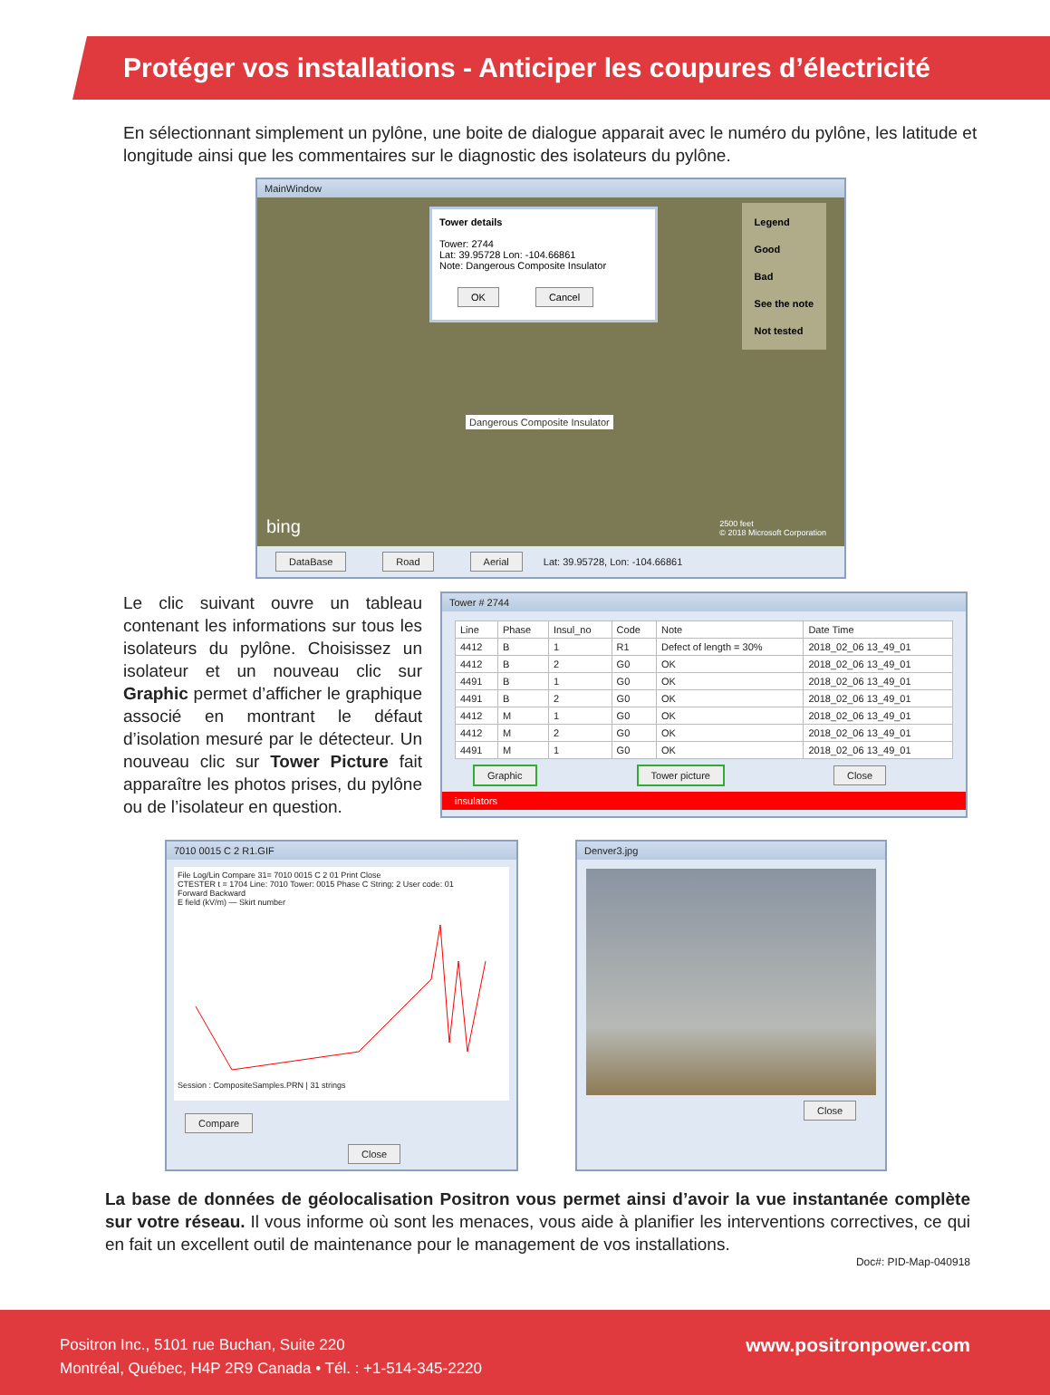Protéger vos installations - Anticiper les coupures d’électricité
En sélectionnant simplement un pylône, une boite de dialogue apparait avec le numéro du pylône, les latitude et longitude ainsi que les commentaires sur le diagnostic des isolateurs du pylône.
MainWindow
Tower details
Tower: 2744
Lat: 39.95728 Lon: -104.66861
Note: Dangerous Composite Insulator
OK Cancel
Legend
Good
Bad
See the note
Not tested
Dangerous Composite Insulator
bing
2500 feet
© 2018 Microsoft Corporation
DataBase Road Aerial Lat: 39.95728, Lon: -104.66861
Le clic suivant ouvre un tableau contenant les informations sur tous les isolateurs du pylône. Choisissez un isolateur et un nouveau clic sur Graphic permet d’afficher le graphique associé en montrant le défaut d’isolation mesuré par le détecteur. Un nouveau clic sur Tower Picture fait apparaître les photos prises, du pylône ou de l’isolateur en question.
Tower # 2744
| Line | Phase | Insul_no | Code | Note | Date Time |
| --- | --- | --- | --- | --- | --- |
| 4412 | B | 1 | R1 | Defect of length = 30% | 2018_02_06 13_49_01 |
| 4412 | B | 2 | G0 | OK | 2018_02_06 13_49_01 |
| 4491 | B | 1 | G0 | OK | 2018_02_06 13_49_01 |
| 4491 | B | 2 | G0 | OK | 2018_02_06 13_49_01 |
| 4412 | M | 1 | G0 | OK | 2018_02_06 13_49_01 |
| 4412 | M | 2 | G0 | OK | 2018_02_06 13_49_01 |
| 4491 | M | 1 | G0 | OK | 2018_02_06 13_49_01 |
Graphic Tower picture Close
insulators
7010 0015 C 2 R1.GIF
File Log/Lin Compare 31= 7010 0015 C 2 01 Print Close
CTESTER t = 1704 Line: 7010 Tower: 0015 Phase C String: 2 User code: 01
Forward Backward
E field (kV/m) — Skirt number Session : CompositeSamples.PRN | 31 strings
Compare Close
Denver3.jpg
Close
La base de données de géolocalisation Positron vous permet ainsi d’avoir la vue instantanée complète sur votre réseau. Il vous informe où sont les menaces, vous aide à planifier les interventions correctives, ce qui en fait un excellent outil de maintenance pour le management de vos installations.
Doc#: PID-Map-040918
Positron Inc., 5101 rue Buchan, Suite 220
Montréal, Québec, H4P 2R9 Canada • Tél. : +1-514-345-2220
www.positronpower.com